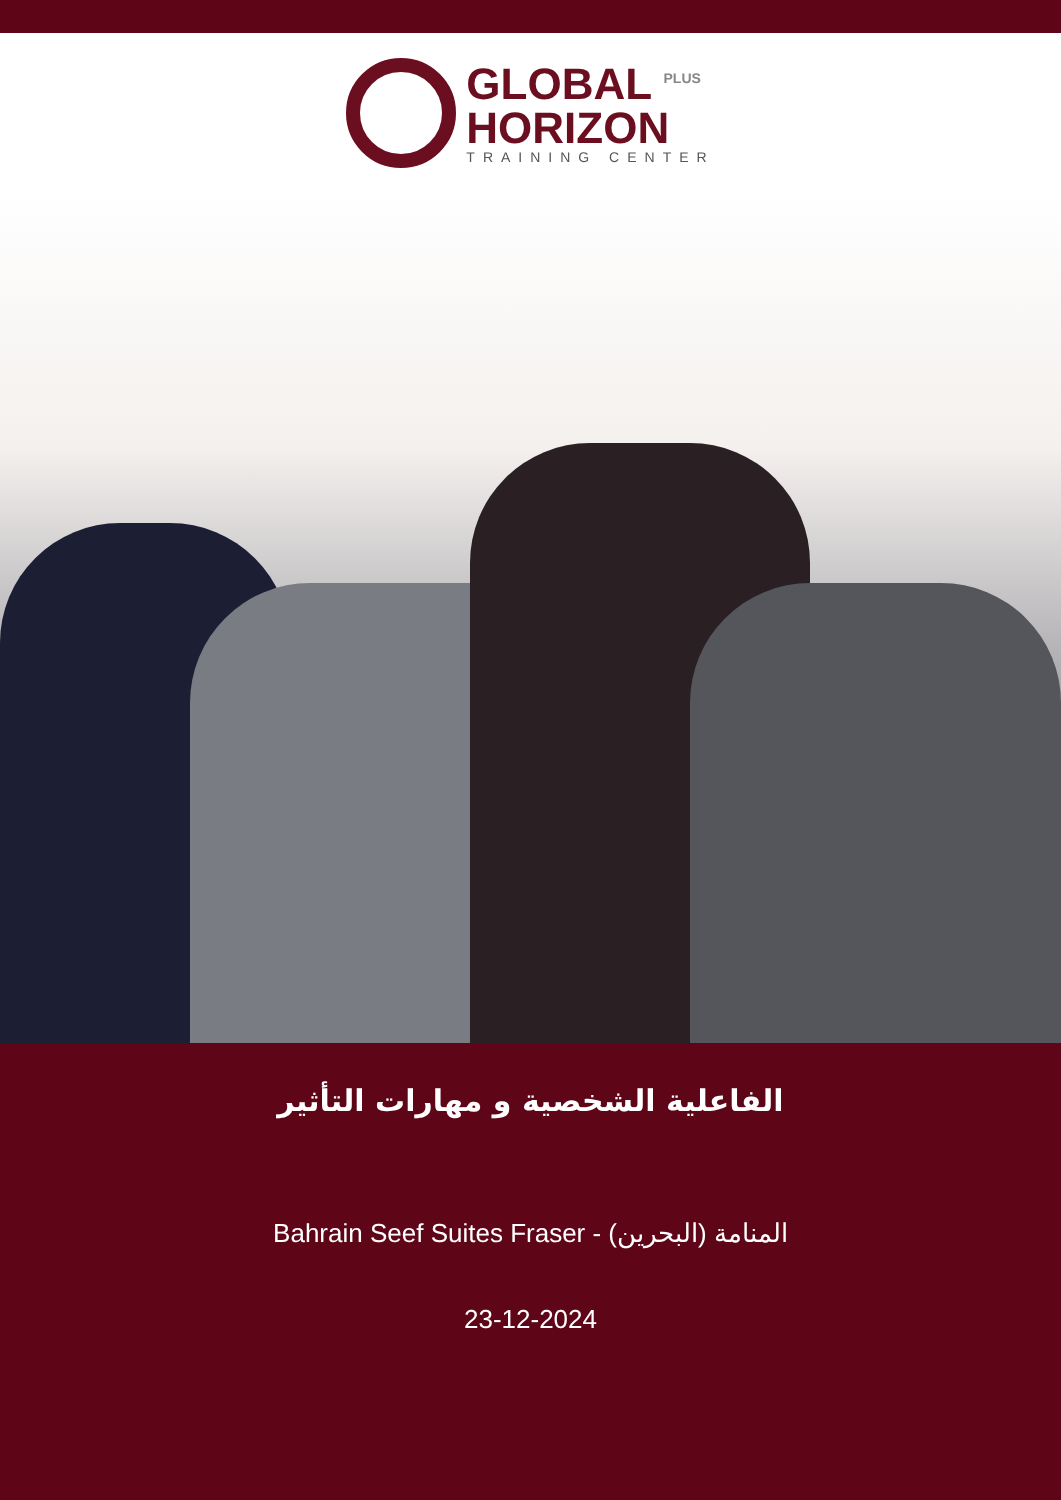GLOBAL <sup>PLUS</sup>
HORIZON
TRAINING CENTER
الفاعلية الشخصية و مهارات التأثير
Bahrain Seef Suites Fraser - المنامة (البحرين)
23-12-2024